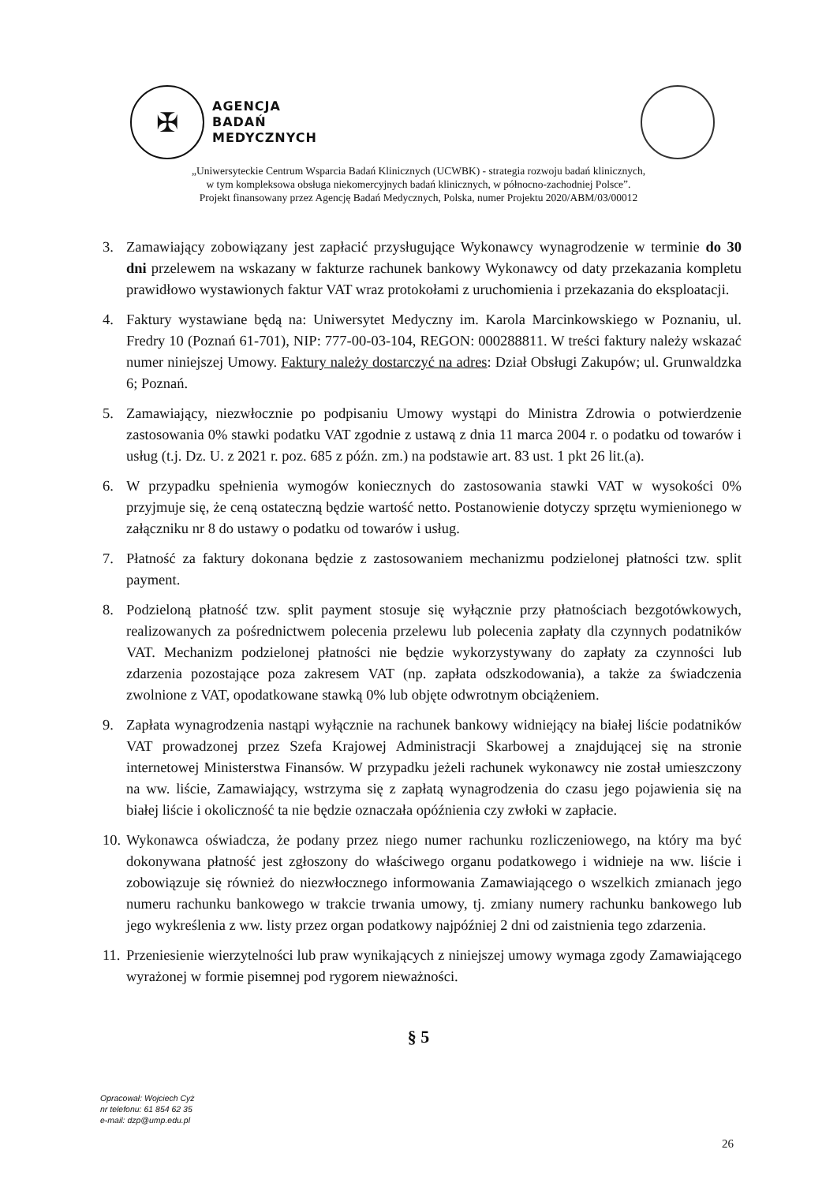✠
AGENCJA
BADAŃ
MEDYCZNYCH
„Uniwersyteckie Centrum Wsparcia Badań Klinicznych (UCWBK) - strategia rozwoju badań klinicznych,
w tym kompleksowa obsługa niekomercyjnych badań klinicznych, w północno-zachodniej Polsce”.
Projekt finansowany przez Agencję Badań Medycznych, Polska, numer Projektu 2020/ABM/03/00012
3. Zamawiający zobowiązany jest zapłacić przysługujące Wykonawcy wynagrodzenie w terminie do 30 dni przelewem na wskazany w fakturze rachunek bankowy Wykonawcy od daty przekazania kompletu prawidłowo wystawionych faktur VAT wraz protokołami z uruchomienia i przekazania do eksploatacji.
4. Faktury wystawiane będą na: Uniwersytet Medyczny im. Karola Marcinkowskiego w Poznaniu, ul. Fredry 10 (Poznań 61-701), NIP: 777-00-03-104, REGON: 000288811. W treści faktury należy wskazać numer niniejszej Umowy. Faktury należy dostarczyć na adres: Dział Obsługi Zakupów; ul. Grunwaldzka 6; Poznań.
5. Zamawiający, niezwłocznie po podpisaniu Umowy wystąpi do Ministra Zdrowia o potwierdzenie zastosowania 0% stawki podatku VAT zgodnie z ustawą z dnia 11 marca 2004 r. o podatku od towarów i usług (t.j. Dz. U. z 2021 r. poz. 685 z późn. zm.) na podstawie art. 83 ust. 1 pkt 26 lit.(a).
6. W przypadku spełnienia wymogów koniecznych do zastosowania stawki VAT w wysokości 0% przyjmuje się, że ceną ostateczną będzie wartość netto. Postanowienie dotyczy sprzętu wymienionego w załączniku nr 8 do ustawy o podatku od towarów i usług.
7. Płatność za faktury dokonana będzie z zastosowaniem mechanizmu podzielonej płatności tzw. split payment.
8. Podzieloną płatność tzw. split payment stosuje się wyłącznie przy płatnościach bezgotówkowych, realizowanych za pośrednictwem polecenia przelewu lub polecenia zapłaty dla czynnych podatników VAT. Mechanizm podzielonej płatności nie będzie wykorzystywany do zapłaty za czynności lub zdarzenia pozostające poza zakresem VAT (np. zapłata odszkodowania), a także za świadczenia zwolnione z VAT, opodatkowane stawką 0% lub objęte odwrotnym obciążeniem.
9. Zapłata wynagrodzenia nastąpi wyłącznie na rachunek bankowy widniejący na białej liście podatników VAT prowadzonej przez Szefa Krajowej Administracji Skarbowej a znajdującej się na stronie internetowej Ministerstwa Finansów. W przypadku jeżeli rachunek wykonawcy nie został umieszczony na ww. liście, Zamawiający, wstrzyma się z zapłatą wynagrodzenia do czasu jego pojawienia się na białej liście i okoliczność ta nie będzie oznaczała opóźnienia czy zwłoki w zapłacie.
10. Wykonawca oświadcza, że podany przez niego numer rachunku rozliczeniowego, na który ma być dokonywana płatność jest zgłoszony do właściwego organu podatkowego i widnieje na ww. liście i zobowiązuje się również do niezwłocznego informowania Zamawiającego o wszelkich zmianach jego numeru rachunku bankowego w trakcie trwania umowy, tj. zmiany numery rachunku bankowego lub jego wykreślenia z ww. listy przez organ podatkowy najpóźniej 2 dni od zaistnienia tego zdarzenia.
11. Przeniesienie wierzytelności lub praw wynikających z niniejszej umowy wymaga zgody Zamawiającego wyrażonej w formie pisemnej pod rygorem nieważności.
§ 5
Opracował: Wojciech Cyż
nr telefonu: 61 854 62 35
e-mail: dzp@ump.edu.pl
26